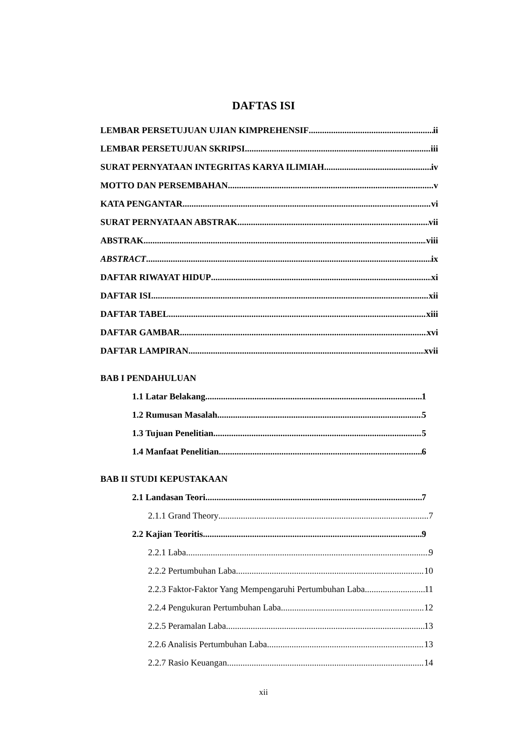DAFTAS ISI
LEMBAR PERSETUJUAN UJIAN KIMPREHENSIF ii
LEMBAR PERSETUJUAN SKRIPSI iii
SURAT PERNYATAAN INTEGRITAS KARYA ILIMIAH iv
MOTTO DAN PERSEMBAHAN v
KATA PENGANTAR vi
SURAT PERNYATAAN ABSTRAK vii
ABSTRAK viii
ABSTRACT ix
DAFTAR RIWAYAT HIDUP xi
DAFTAR ISI xii
DAFTAR TABEL xiii
DAFTAR GAMBAR xvi
DAFTAR LAMPIRAN xvii
BAB I PENDAHULUAN
1.1 Latar Belakang 1
1.2 Rumusan Masalah 5
1.3 Tujuan Penelitian 5
1.4 Manfaat Penelitian 6
BAB II STUDI KEPUSTAKAAN
2.1 Landasan Teori 7
2.1.1 Grand Theory 7
2.2 Kajian Teoritis 9
2.2.1 Laba 9
2.2.2 Pertumbuhan Laba 10
2.2.3 Faktor-Faktor Yang Mempengaruhi Pertumbuhan Laba 11
2.2.4 Pengukuran Pertumbuhan Laba 12
2.2.5 Peramalan Laba 13
2.2.6 Analisis Pertumbuhan Laba 13
2.2.7 Rasio Keuangan 14
xii